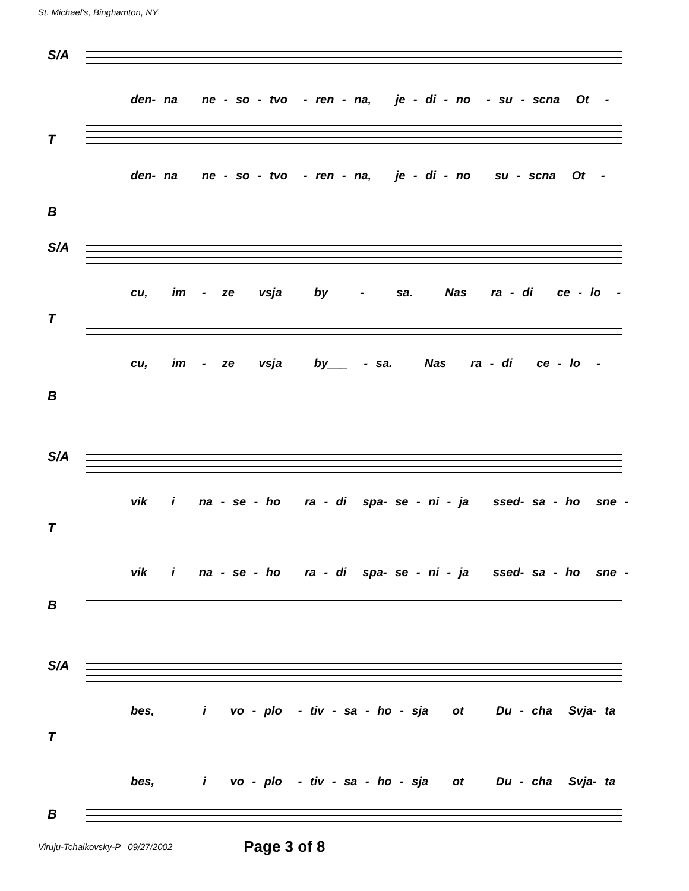St. Michael's, Binghamton, NY
S/A
den- na ne - so - tvo - ren - na, je - di - no - su - scna Ot -
T
den- na ne - so - tvo - ren - na, je - di - no su - scna Ot -
B
S/A
cu, im - ze vsja by - sa. Nas ra - di ce - lo -
T
cu, im - ze vsja by___ - sa. Nas ra - di ce - lo -
B
S/A
vik i na - se - ho ra - di spa- se - ni - ja ssed- sa - ho sne -
T
vik i na - se - ho ra - di spa- se - ni - ja ssed- sa - ho sne -
B
S/A
bes, i vo - plo - tiv - sa - ho - sja ot Du - cha Svja- ta
T
bes, i vo - plo - tiv - sa - ho - sja ot Du - cha Svja- ta
B
Viruju-Tchaikovsky-P 09/27/2002 Page 3 of 8